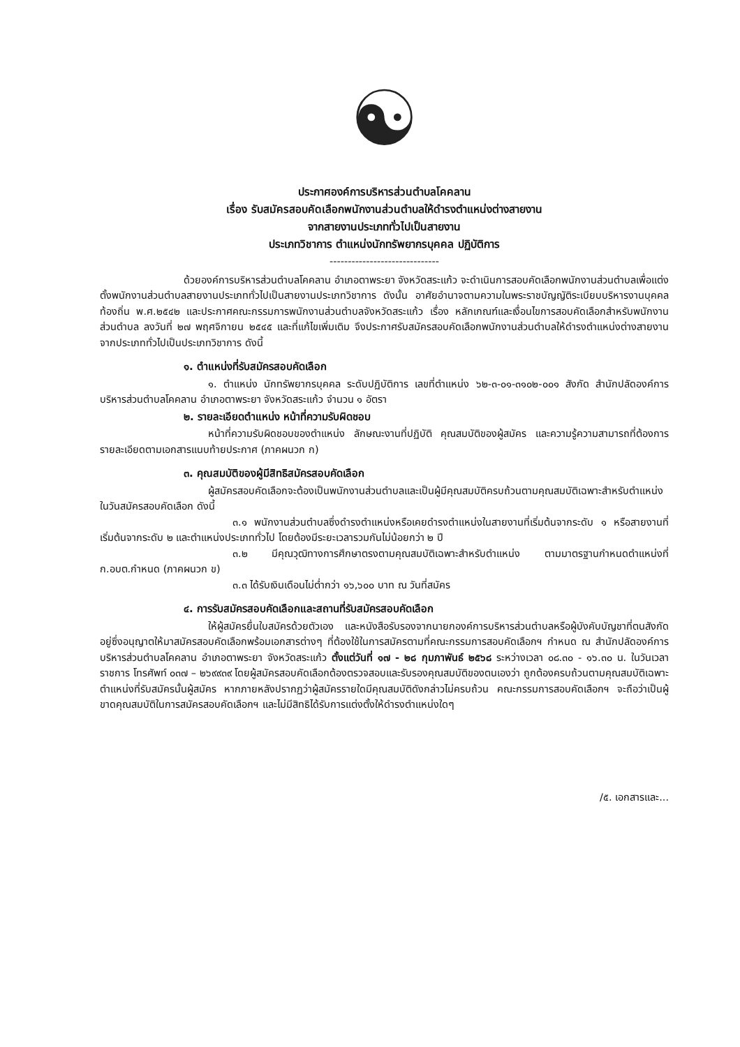☯
ประกาศองค์การบริหารส่วนตำบลโคคลาน
เรื่อง รับสมัครสอบคัดเลือกพนักงานส่วนตำบลให้ดำรงตำแหน่งต่างสายงาน
จากสายงานประเภททั่วไปเป็นสายงาน
ประเภทวิชาการ ตำแหน่งนักทรัพยากรบุคคล ปฏิบัติการ
------------------------------
ด้วยองค์การบริหารส่วนตำบลโคคลาน อำเภอตาพระยา จังหวัดสระแก้ว จะดำเนินการสอบคัดเลือกพนักงานส่วนตำบลเพื่อแต่งตั้งพนักงานส่วนตำบลสายงานประเภททั่วไปเป็นสายงานประเภทวิชาการ ดังนั้น อาศัยอำนาจตามความในพระราชบัญญัติระเบียบบริหารงานบุคคลท้องถิ่น พ.ศ.๒๕๔๒ และประกาศคณะกรรมการพนักงานส่วนตำบลจังหวัดสระแก้ว เรื่อง หลักเกณฑ์และเงื่อนไขการสอบคัดเลือกสำหรับพนักงานส่วนตำบล ลงวันที่ ๒๗ พฤศจิกายน ๒๕๔๕ และที่แก้ไขเพิ่มเติม จึงประกาศรับสมัครสอบคัดเลือกพนักงานส่วนตำบลให้ดำรงตำแหน่งต่างสายงาน จากประเภททั่วไปเป็นประเภทวิชาการ ดังนี้
๑. ตำแหน่งที่รับสมัครสอบคัดเลือก
๑. ตำแหน่ง นักทรัพยากรบุคคล ระดับปฏิบัติการ เลขที่ตำแหน่ง ๖๒-๓-๐๑-๓๑๐๒-๐๐๑ สังกัด สำนักปลัดองค์การบริหารส่วนตำบลโคคลาน อำเภอตาพระยา จังหวัดสระแก้ว จำนวน ๑ อัตรา
๒. รายละเอียดตำแหน่ง หน้าที่ความรับผิดชอบ
หน้าที่ความรับผิดชอบของตำแหน่ง ลักษณะงานที่ปฏิบัติ คุณสมบัติของผู้สมัคร และความรู้ความสามารถที่ต้องการ รายละเอียดตามเอกสารแนบท้ายประกาศ (ภาคผนวก ก)
๓. คุณสมบัติของผู้มีสิทธิสมัครสอบคัดเลือก
ผู้สมัครสอบคัดเลือกจะต้องเป็นพนักงานส่วนตำบลและเป็นผู้มีคุณสมบัติครบถ้วนตามคุณสมบัติเฉพาะสำหรับตำแหน่งในวันสมัครสอบคัดเลือก ดังนี้
๓.๑ พนักงานส่วนตำบลซึ่งดำรงตำแหน่งหรือเคยดำรงตำแหน่งในสายงานที่เริ่มต้นจากระดับ ๑ หรือสายงานที่เริ่มต้นจากระดับ ๒ และตำแหน่งประเภททั่วไป โดยต้องมีระยะเวลารวมกันไม่น้อยกว่า ๒ ปี
๓.๒ มีคุณวุฒิทางการศึกษาตรงตามคุณสมบัติเฉพาะสำหรับตำแหน่ง ตามมาตรฐานกำหนดตำแหน่งที่ ก.อบต.กำหนด (ภาคผนวก ข)
๓.๓ ได้รับเงินเดือนไม่ต่ำกว่า ๑๖,๖๐๐ บาท ณ วันที่สมัคร
๔. การรับสมัครสอบคัดเลือกและสถานที่รับสมัครสอบคัดเลือก
ให้ผู้สมัครยื่นใบสมัครด้วยตัวเอง และหนังสือรับรองจากนายกองค์การบริหารส่วนตำบลหรือผู้บังคับบัญชาที่ตนสังกัดอยู่ซึ่งอนุญาตให้มาสมัครสอบคัดเลือกพร้อมเอกสารต่างๆ ที่ต้องใช้ในการสมัครตามที่คณะกรรมการสอบคัดเลือกฯ กำหนด ณ สำนักปลัดองค์การบริหารส่วนตำบลโคคลาน อำเภอตาพระยา จังหวัดสระแก้ว ตั้งแต่วันที่ ๑๗ - ๒๘ กุมภาพันธ์ ๒๕๖๘ ระหว่างเวลา ๐๘.๓๐ - ๑๖.๓๐ น. ในวันเวลาราชการ โทรศัพท์ ๐๓๗ – ๒๖๙๙๓๙ โดยผู้สมัครสอบคัดเลือกต้องตรวจสอบและรับรองคุณสมบัติของตนเองว่า ถูกต้องครบถ้วนตามคุณสมบัติเฉพาะตำแหน่งที่รับสมัครนั้นผู้สมัคร หากภายหลังปรากฏว่าผู้สมัครรายใดมีคุณสมบัติดังกล่าวไม่ครบถ้วน คณะกรรมการสอบคัดเลือกฯ จะถือว่าเป็นผู้ขาดคุณสมบัติในการสมัครสอบคัดเลือกฯ และไม่มีสิทธิได้รับการแต่งตั้งให้ดำรงตำแหน่งใดๆ
/๕. เอกสารและ...